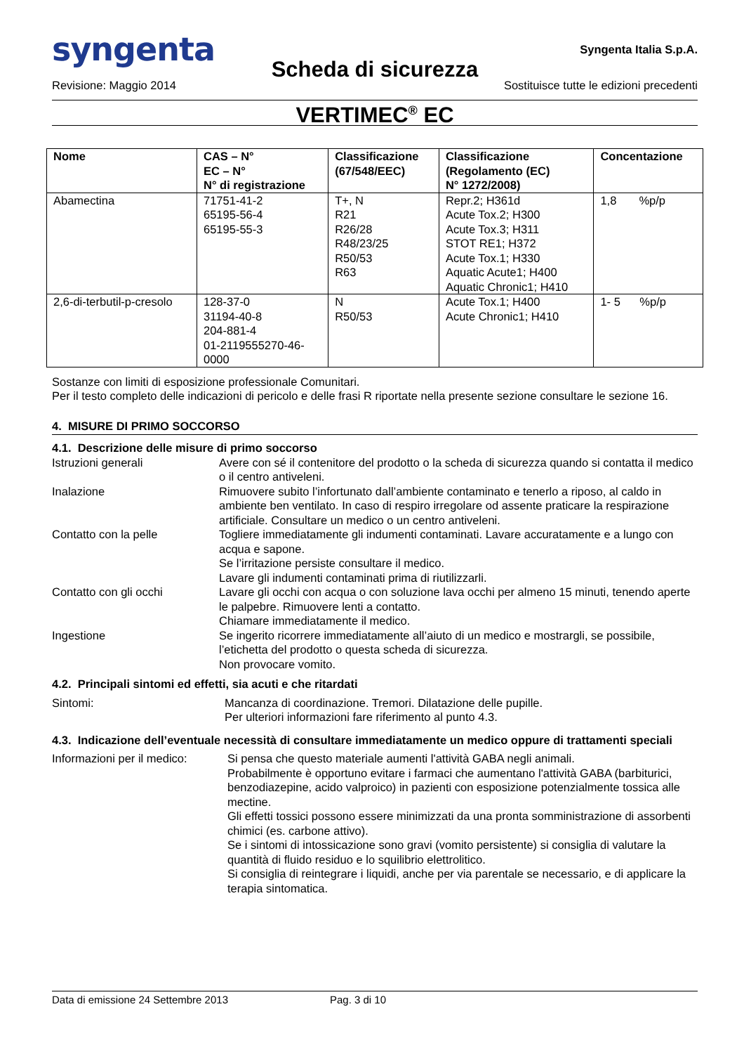syngenta Syngenta Italia S.p.A.
Scheda di sicurezza
Revisione: Maggio 2014 Sostituisce tutte le edizioni precedenti
VERTIMEC<sup>®</sup> EC
| Nome | CAS – N° EC – N° N° di registrazione | Classificazione (67/548/EEC) | Classificazione (Regolamento (EC) N° 1272/2008) | Concentazione |
| --- | --- | --- | --- | --- |
| Abamectina | 71751-41-2 65195-56-4 65195-55-3 | T+, N R21 R26/28 R48/23/25 R50/53 R63 | Repr.2; H361d Acute Tox.2; H300 Acute Tox.3; H311 STOT RE1; H372 Acute Tox.1; H330 Aquatic Acute1; H400 Aquatic Chronic1; H410 | 1,8 %p/p |
| 2,6-di-terbutil-p-cresolo | 128-37-0 31194-40-8 204-881-4 01-2119555270-46- 0000 | N R50/53 | Acute Tox.1; H400 Acute Chronic1; H410 | 1- 5 %p/p |
Sostanze con limiti di esposizione professionale Comunitari.
Per il testo completo delle indicazioni di pericolo e delle frasi R riportate nella presente sezione consultare le sezione 16.
4. MISURE DI PRIMO SOCCORSO
4.1. Descrizione delle misure di primo soccorso
Istruzioni generali Avere con sé il contenitore del prodotto o la scheda di sicurezza quando si contatta il medico o il centro antiveleni.
Inalazione Rimuovere subito l’infortunato dall’ambiente contaminato e tenerlo a riposo, al caldo in ambiente ben ventilato. In caso di respiro irregolare od assente praticare la respirazione artificiale. Consultare un medico o un centro antiveleni.
Contatto con la pelle Togliere immediatamente gli indumenti contaminati. Lavare accuratamente e a lungo con acqua e sapone.
Se l’irritazione persiste consultare il medico.
Lavare gli indumenti contaminati prima di riutilizzarli.
Contatto con gli occhi Lavare gli occhi con acqua o con soluzione lava occhi per almeno 15 minuti, tenendo aperte le palpebre. Rimuovere lenti a contatto.
Chiamare immediatamente il medico.
Ingestione Se ingerito ricorrere immediatamente all’aiuto di un medico e mostrargli, se possibile, l’etichetta del prodotto o questa scheda di sicurezza.
Non provocare vomito.
4.2. Principali sintomi ed effetti, sia acuti e che ritardati
Sintomi: Mancanza di coordinazione. Tremori. Dilatazione delle pupille.
Per ulteriori informazioni fare riferimento al punto 4.3.
4.3. Indicazione dell’eventuale necessità di consultare immediatamente un medico oppure di trattamenti speciali
Informazioni per il medico: Si pensa che questo materiale aumenti l'attività GABA negli animali.
Probabilmente è opportuno evitare i farmaci che aumentano l'attività GABA (barbiturici, benzodiazepine, acido valproico) in pazienti con esposizione potenzialmente tossica alle mectine.
Gli effetti tossici possono essere minimizzati da una pronta somministrazione di assorbenti chimici (es. carbone attivo).
Se i sintomi di intossicazione sono gravi (vomito persistente) si consiglia di valutare la quantità di fluido residuo e lo squilibrio elettrolitico.
Si consiglia di reintegrare i liquidi, anche per via parentale se necessario, e di applicare la terapia sintomatica.
Data di emissione 24 Settembre 2013 Pag. 3 di 10